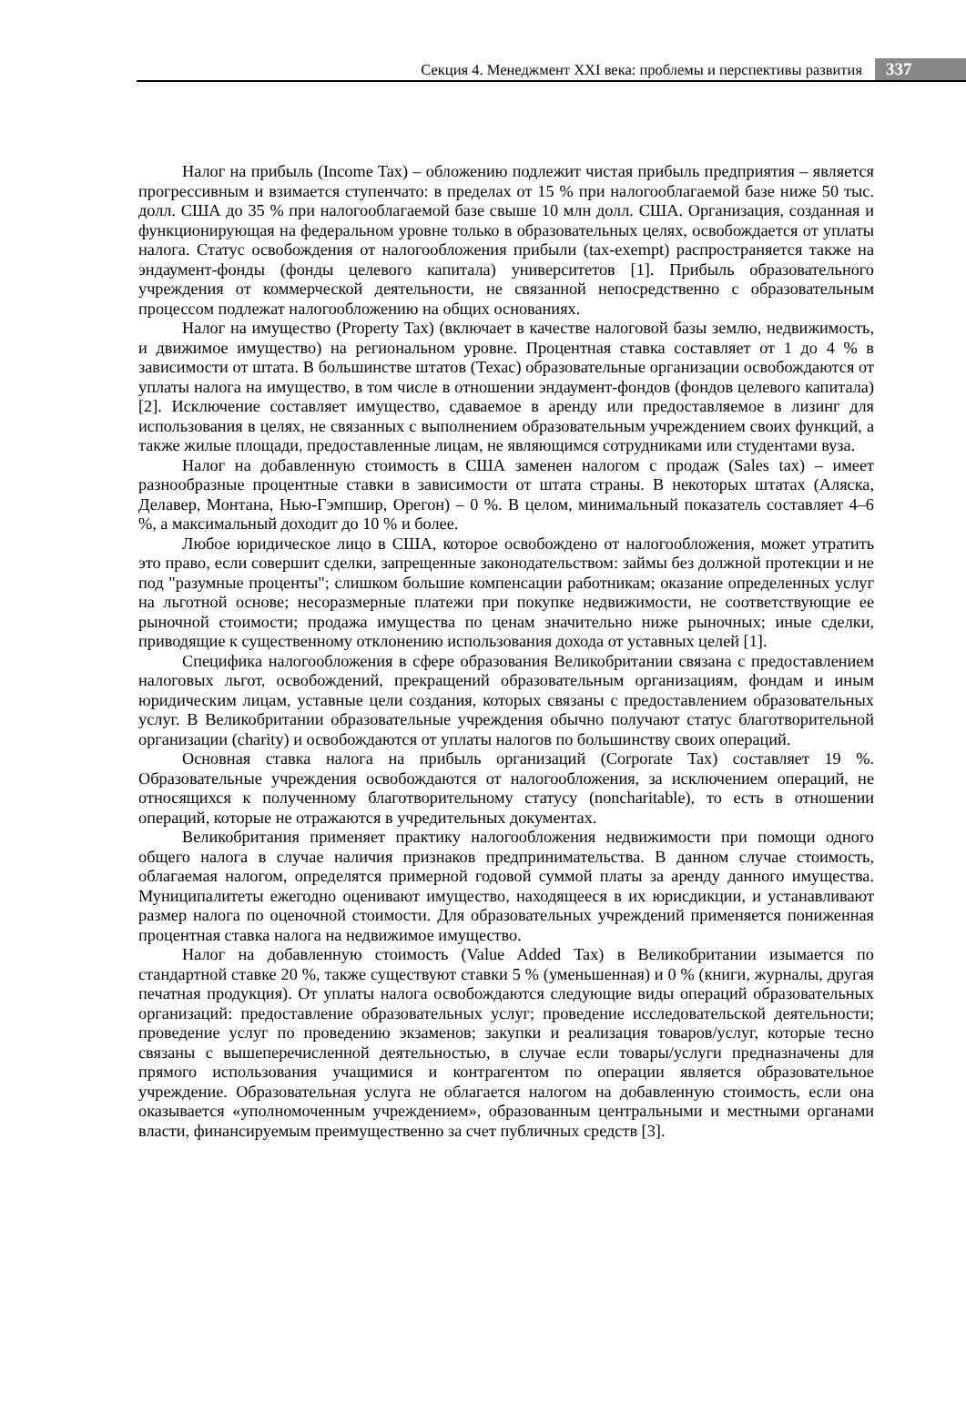Секция 4. Менеджмент XXI века: проблемы и перспективы развития 337
Налог на прибыль (Income Tax) – обложению подлежит чистая прибыль предприятия – является прогрессивным и взимается ступенчато: в пределах от 15 % при налогооблагаемой базе ниже 50 тыс. долл. США до 35 % при налогооблагаемой базе свыше 10 млн долл. США. Организация, созданная и функционирующая на федеральном уровне только в образовательных целях, освобождается от уплаты налога. Статус освобождения от налогообложения прибыли (tax-exempt) распространяется также на эндаумент-фонды (фонды целевого капитала) университетов [1]. Прибыль образовательного учреждения от коммерческой деятельности, не связанной непосредственно с образовательным процессом подлежат налогообложению на общих основаниях.
Налог на имущество (Property Tax) (включает в качестве налоговой базы землю, недвижимость, и движимое имущество) на региональном уровне. Процентная ставка составляет от 1 до 4 % в зависимости от штата. В большинстве штатов (Техас) образовательные организации освобождаются от уплаты налога на имущество, в том числе в отношении эндаумент-фондов (фондов целевого капитала) [2]. Исключение составляет имущество, сдаваемое в аренду или предоставляемое в лизинг для использования в целях, не связанных с выполнением образовательным учреждением своих функций, а также жилые площади, предоставленные лицам, не являющимся сотрудниками или студентами вуза.
Налог на добавленную стоимость в США заменен налогом с продаж (Sales tax) – имеет разнообразные процентные ставки в зависимости от штата страны. В некоторых штатах (Аляска, Делавер, Монтана, Нью-Гэмпшир, Орегон) – 0 %. В целом, минимальный показатель составляет 4–6 %, а максимальный доходит до 10 % и более.
Любое юридическое лицо в США, которое освобождено от налогообложения, может утратить это право, если совершит сделки, запрещенные законодательством: займы без должной протекции и не под "разумные проценты"; слишком большие компенсации работникам; оказание определенных услуг на льготной основе; несоразмерные платежи при покупке недвижимости, не соответствующие ее рыночной стоимости; продажа имущества по ценам значительно ниже рыночных; иные сделки, приводящие к существенному отклонению использования дохода от уставных целей [1].
Специфика налогообложения в сфере образования Великобритании связана с предоставлением налоговых льгот, освобождений, прекращений образовательным организациям, фондам и иным юридическим лицам, уставные цели создания, которых связаны с предоставлением образовательных услуг. В Великобритании образовательные учреждения обычно получают статус благотворительной организации (charity) и освобождаются от уплаты налогов по большинству своих операций.
Основная ставка налога на прибыль организаций (Corporate Tax) составляет 19 %. Образовательные учреждения освобождаются от налогообложения, за исключением операций, не относящихся к полученному благотворительному статусу (noncharitable), то есть в отношении операций, которые не отражаются в учредительных документах.
Великобритания применяет практику налогообложения недвижимости при помощи одного общего налога в случае наличия признаков предпринимательства. В данном случае стоимость, облагаемая налогом, определятся примерной годовой суммой платы за аренду данного имущества. Муниципалитеты ежегодно оценивают имущество, находящееся в их юрисдикции, и устанавливают размер налога по оценочной стоимости. Для образовательных учреждений применяется пониженная процентная ставка налога на недвижимое имущество.
Налог на добавленную стоимость (Value Added Tax) в Великобритании изымается по стандартной ставке 20 %, также существуют ставки 5 % (уменьшенная) и 0 % (книги, журналы, другая печатная продукция). От уплаты налога освобождаются следующие виды операций образовательных организаций: предоставление образовательных услуг; проведение исследовательской деятельности; проведение услуг по проведению экзаменов; закупки и реализация товаров/услуг, которые тесно связаны с вышеперечисленной деятельностью, в случае если товары/услуги предназначены для прямого использования учащимися и контрагентом по операции является образовательное учреждение. Образовательная услуга не облагается налогом на добавленную стоимость, если она оказывается «уполномоченным учреждением», образованным центральными и местными органами власти, финансируемым преимущественно за счет публичных средств [3].